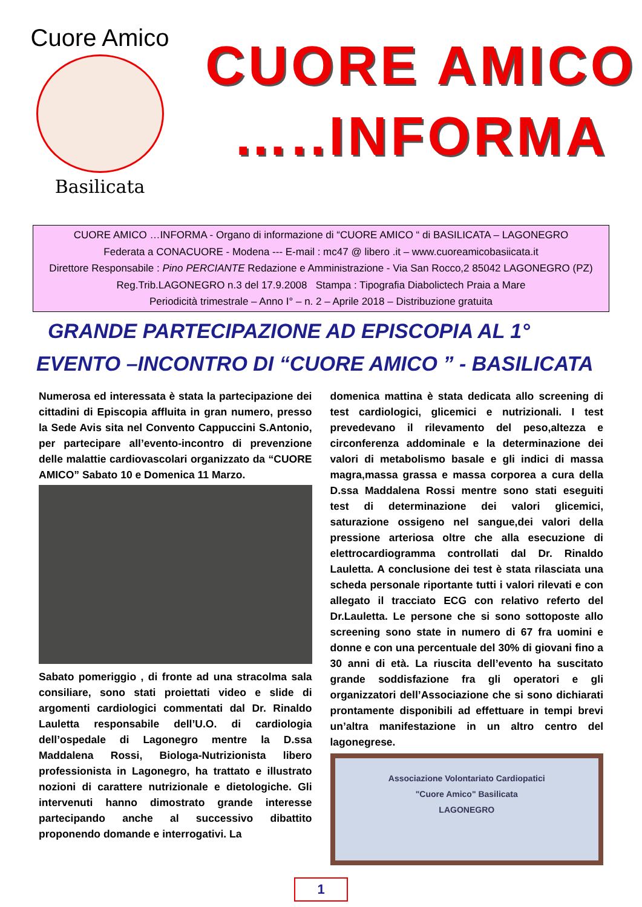Cuore Amico
Basilicata
CUORE AMICO
…..INFORMA
CUORE AMICO …INFORMA - Organo di informazione di “CUORE AMICO “ di BASILICATA – LAGONEGRO
Federata a CONACUORE - Modena --- E-mail : mc47 @ libero .it – www.cuoreamicobasiicata.it
Direttore Responsabile : Pino PERCIANTE Redazione e Amministrazione - Via San Rocco,2 85042 LAGONEGRO (PZ)
Reg.Trib.LAGONEGRO n.3 del 17.9.2008 Stampa : Tipografia Diabolictech Praia a Mare
Periodicità trimestrale – Anno I° – n. 2 – Aprile 2018 – Distribuzione gratuita
GRANDE PARTECIPAZIONE AD EPISCOPIA AL 1°
EVENTO –INCONTRO DI “CUORE AMICO ” - BASILICATA
Numerosa ed interessata è stata la partecipazione dei cittadini di Episcopia affluita in gran numero, presso la Sede Avis sita nel Convento Cappuccini S.Antonio, per partecipare all’evento-incontro di prevenzione delle malattie cardiovascolari organizzato da “CUORE AMICO” Sabato 10 e Domenica 11 Marzo.
Sabato pomeriggio , di fronte ad una stracolma sala consiliare, sono stati proiettati video e slide di argomenti cardiologici commentati dal Dr. Rinaldo Lauletta responsabile dell’U.O. di cardiologia dell’ospedale di Lagonegro mentre la D.ssa Maddalena Rossi, Biologa-Nutrizionista libero professionista in Lagonegro, ha trattato e illustrato nozioni di carattere nutrizionale e dietologiche. Gli intervenuti hanno dimostrato grande interesse partecipando anche al successivo dibattito proponendo domande e interrogativi. La
domenica mattina è stata dedicata allo screening di test cardiologici, glicemici e nutrizionali. I test prevedevano il rilevamento del peso,altezza e circonferenza addominale e la determinazione dei valori di metabolismo basale e gli indici di massa magra,massa grassa e massa corporea a cura della D.ssa Maddalena Rossi mentre sono stati eseguiti test di determinazione dei valori glicemici, saturazione ossigeno nel sangue,dei valori della pressione arteriosa oltre che alla esecuzione di elettrocardiogramma controllati dal Dr. Rinaldo Lauletta. A conclusione dei test è stata rilasciata una scheda personale riportante tutti i valori rilevati e con allegato il tracciato ECG con relativo referto del Dr.Lauletta. Le persone che si sono sottoposte allo screening sono state in numero di 67 fra uomini e donne e con una percentuale del 30% di giovani fino a 30 anni di età. La riuscita dell’evento ha suscitato grande soddisfazione fra gli operatori e gli organizzatori dell’Associazione che si sono dichiarati prontamente disponibili ad effettuare in tempi brevi un’altra manifestazione in un altro centro del lagonegrese.
Associazione Volontariato Cardiopatici
"Cuore Amico" Basilicata
LAGONEGRO
1